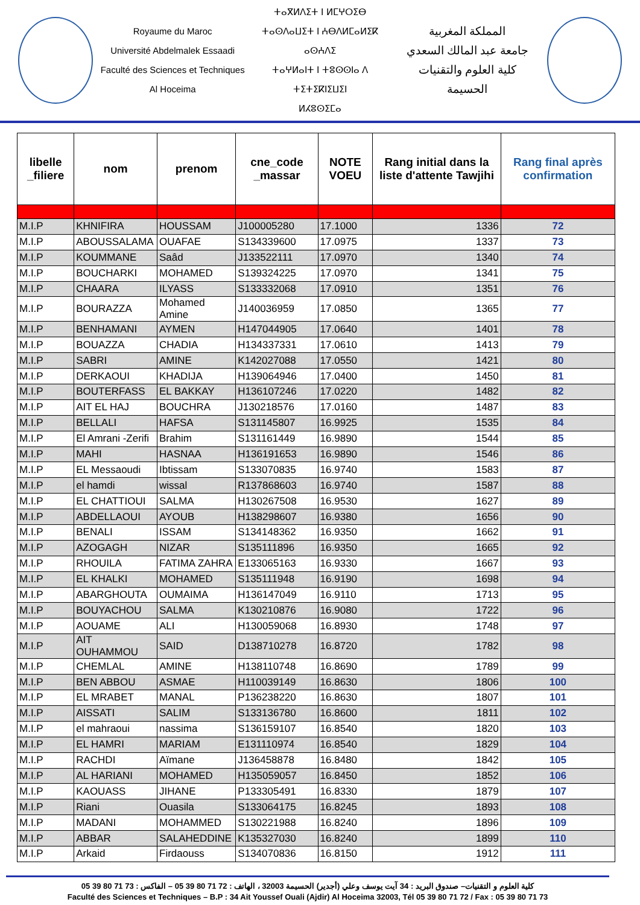Royaume du Maroc
Université Abdelmalek Essaadi
Faculté des Sciences et Techniques
Al Hoceima
ⵜⴰⴳⵍⴷⵉⵜ ⵏ ⵍⵎⵖⵔⵉⴱ
ⵜⴰⵙⴷⴰⵡⵉⵜ ⵏ ⵄⴱⴷⵍⵎⴰⵍⵉⴽ ⴰⵙⵄⴷⵉ
ⵜⴰⵖⵍⴰⵏⵜ ⵏ ⵜⵓⵙⵙⵏⴰ ⴷ ⵜⵉⵜⵉⴽⵏⵉⵡⵉⵏ
ⵍⵃⵓⵙⵉⵎⴰ
المملكة المغربية
جامعة عبد المالك السعدي
كلية العلوم والتقنيات
الحسيمة
| libelle _filiere | nom | prenom | cne_code _massar | NOTE VOEU | Rang initial dans la liste d'attente Tawjihi | Rang final après confirmation |
| --- | --- | --- | --- | --- | --- | --- |
| M.I.P | KHNIFIRA | HOUSSAM | J100005280 | 17.1000 | 1336 | 72 |
| M.I.P | ABOUSSALAMA | OUAFAE | S134339600 | 17.0975 | 1337 | 73 |
| M.I.P | KOUMMANE | Saâd | J133522111 | 17.0970 | 1340 | 74 |
| M.I.P | BOUCHARKI | MOHAMED | S139324225 | 17.0970 | 1341 | 75 |
| M.I.P | CHAARA | ILYASS | S133332068 | 17.0910 | 1351 | 76 |
| M.I.P | BOURAZZA | Mohamed Amine | J140036959 | 17.0850 | 1365 | 77 |
| M.I.P | BENHAMANI | AYMEN | H147044905 | 17.0640 | 1401 | 78 |
| M.I.P | BOUAZZA | CHADIA | H134337331 | 17.0610 | 1413 | 79 |
| M.I.P | SABRI | AMINE | K142027088 | 17.0550 | 1421 | 80 |
| M.I.P | DERKAOUI | KHADIJA | H139064946 | 17.0400 | 1450 | 81 |
| M.I.P | BOUTERFASS | EL BAKKAY | H136107246 | 17.0220 | 1482 | 82 |
| M.I.P | AIT EL HAJ | BOUCHRA | J130218576 | 17.0160 | 1487 | 83 |
| M.I.P | BELLALI | HAFSA | S131145807 | 16.9925 | 1535 | 84 |
| M.I.P | El Amrani -Zerifi | Brahim | S131161449 | 16.9890 | 1544 | 85 |
| M.I.P | MAHI | HASNAA | H136191653 | 16.9890 | 1546 | 86 |
| M.I.P | EL Messaoudi | Ibtissam | S133070835 | 16.9740 | 1583 | 87 |
| M.I.P | el hamdi | wissal | R137868603 | 16.9740 | 1587 | 88 |
| M.I.P | EL CHATTIOUI | SALMA | H130267508 | 16.9530 | 1627 | 89 |
| M.I.P | ABDELLAOUI | AYOUB | H138298607 | 16.9380 | 1656 | 90 |
| M.I.P | BENALI | ISSAM | S134148362 | 16.9350 | 1662 | 91 |
| M.I.P | AZOGAGH | NIZAR | S135111896 | 16.9350 | 1665 | 92 |
| M.I.P | RHOUILA | FATIMA ZAHRA | E133065163 | 16.9330 | 1667 | 93 |
| M.I.P | EL KHALKI | MOHAMED | S135111948 | 16.9190 | 1698 | 94 |
| M.I.P | ABARGHOUTA | OUMAIMA | H136147049 | 16.9110 | 1713 | 95 |
| M.I.P | BOUYACHOU | SALMA | K130210876 | 16.9080 | 1722 | 96 |
| M.I.P | AOUAME | ALI | H130059068 | 16.8930 | 1748 | 97 |
| M.I.P | AIT OUHAMMOU | SAID | D138710278 | 16.8720 | 1782 | 98 |
| M.I.P | CHEMLAL | AMINE | H138110748 | 16.8690 | 1789 | 99 |
| M.I.P | BEN ABBOU | ASMAE | H110039149 | 16.8630 | 1806 | 100 |
| M.I.P | EL MRABET | MANAL | P136238220 | 16.8630 | 1807 | 101 |
| M.I.P | AISSATI | SALIM | S133136780 | 16.8600 | 1811 | 102 |
| M.I.P | el mahraoui | nassima | S136159107 | 16.8540 | 1820 | 103 |
| M.I.P | EL HAMRI | MARIAM | E131110974 | 16.8540 | 1829 | 104 |
| M.I.P | RACHDI | Aïmane | J136458878 | 16.8480 | 1842 | 105 |
| M.I.P | AL HARIANI | MOHAMED | H135059057 | 16.8450 | 1852 | 106 |
| M.I.P | KAOUASS | JIHANE | P133305491 | 16.8330 | 1879 | 107 |
| M.I.P | Riani | Ouasila | S133064175 | 16.8245 | 1893 | 108 |
| M.I.P | MADANI | MOHAMMED | S130221988 | 16.8240 | 1896 | 109 |
| M.I.P | ABBAR | SALAHEDDINE | K135327030 | 16.8240 | 1899 | 110 |
| M.I.P | Arkaid | Firdaouss | S134070836 | 16.8150 | 1912 | 111 |
كلية العلوم و التقنيات– صندوق البريد : 34 آيت يوسف وعلي (أجدير) الحسيمة 32003 ، الهاتف : 72 71 80 39 05 – الفاكس : 73 71 80 39 05
Faculté des Sciences et Techniques – B.P : 34 Ait Youssef Ouali (Ajdir) Al Hoceima 32003, Tél 05 39 80 71 72 / Fax : 05 39 80 71 73